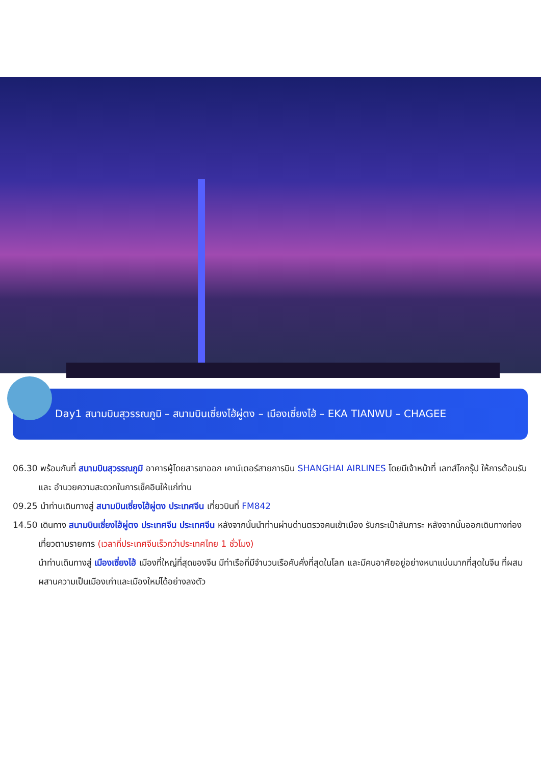Day1 สนามบินสุวรรณภูมิ – สนามบินเซี่ยงไฮ้ผู่ตง – เมืองเซี่ยงไฮ้ – EKA TIANWU – CHAGEE
06.30 พร้อมกันที่ สนามบินสุวรรณภูมิ อาคารผู้โดยสารขาออก เคาน์เตอร์สายการบิน SHANGHAI AIRLINES โดยมีเจ้าหน้าที่ เลทส์โกกรุ๊ป ให้การต้อนรับ และ อำนวยความสะดวกในการเช็คอินให้แก่ท่าน
09.25 นำท่านเดินทางสู่ สนามบินเซี่ยงไฮ้ผู่ตง ประเทศจีน เที่ยวบินที่ FM842
14.50 เดินทาง สนามบินเซี่ยงไฮ้ผู่ตง ประเทศจีน ประเทศจีน หลังจากนั้นนำท่านผ่านด่านตรวจคนเข้าเมือง รับกระเป๋าสัมภาระ หลังจากนั้นออกเดินทางท่องเที่ยวตามรายการ (เวลาที่ประเทศจีนเร็วกว่าประเทศไทย 1 ชั่วโมง)
นำท่านเดินทางสู่ เมืองเซี่ยงไฮ้ เมืองที่ใหญ่ที่สุดของจีน มีท่าเรือที่มีจำนวนเรือคับคั่งที่สุดในโลก และมีคนอาศัยอยู่อย่างหนาแน่นมากที่สุดในจีน ที่ผสมผสานความเป็นเมืองเก่าและเมืองใหม่ได้อย่างลงตัว